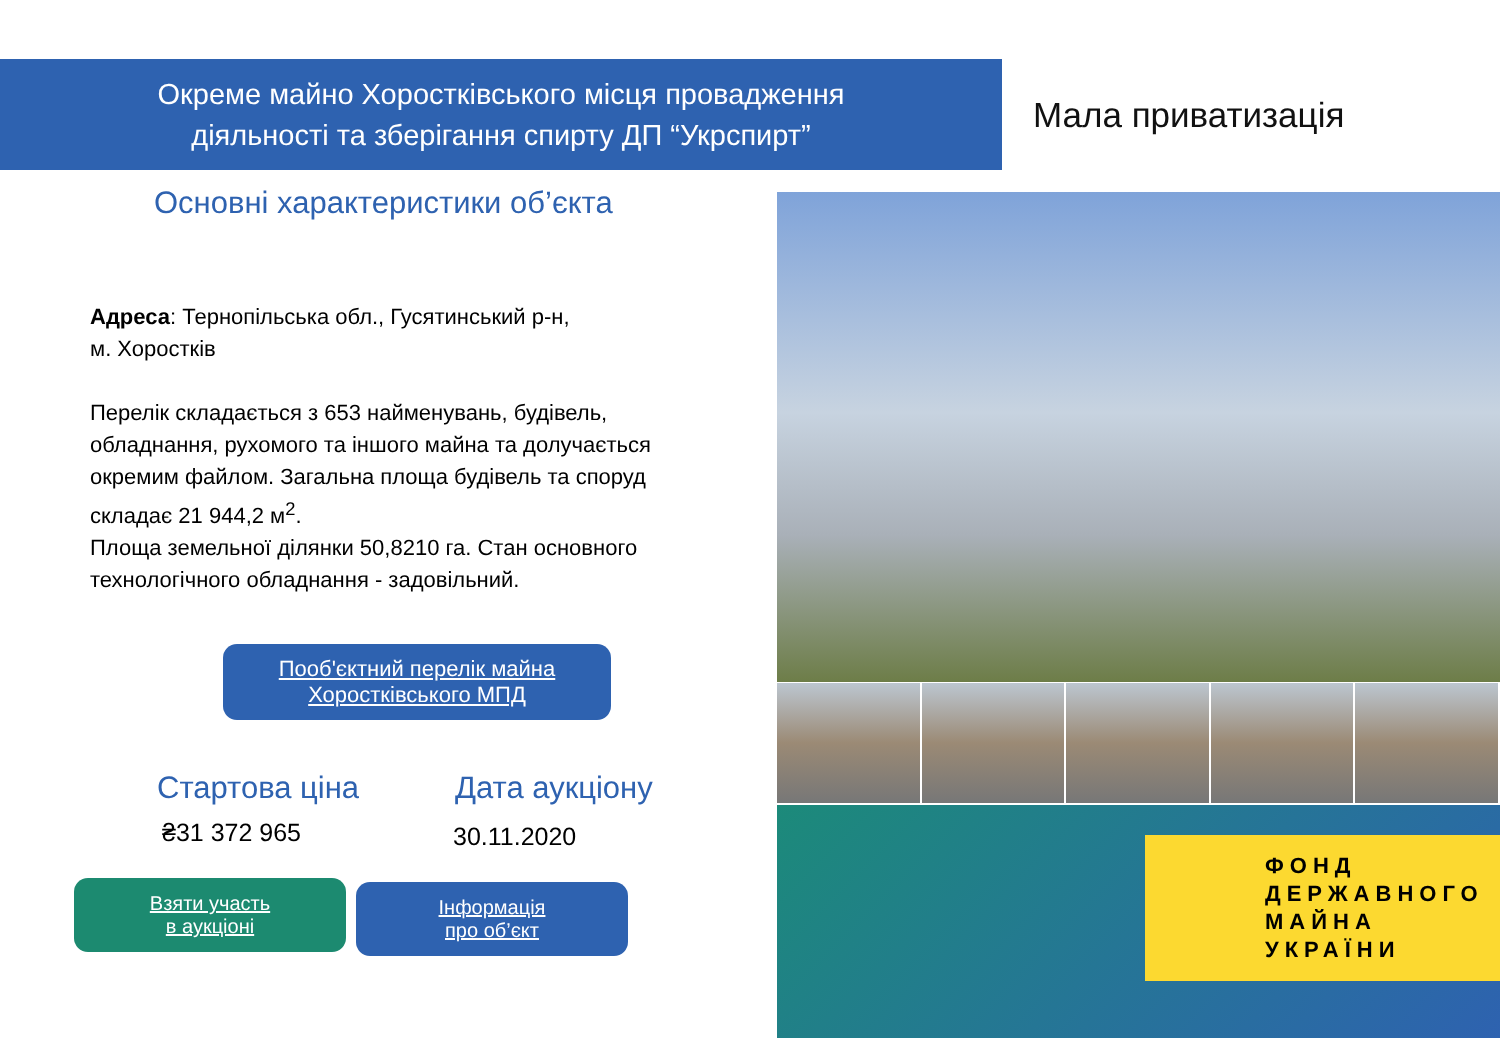Окреме майно Хоростківського місця провадження
діяльності та зберігання спирту ДП “Укрспирт”
Мала приватизація
Основні характеристики об’єкта
Адреса: Тернопільська обл., Гусятинський р-н,
м. Хоростків
Перелік складається з 653 найменувань, будівель, обладнання, рухомого та іншого майна та долучається окремим файлом. Загальна площа будівель та споруд складає 21 944,2 м<sup>2</sup>.
Площа земельної ділянки 50,8210 га. Стан основного технологічного обладнання - задовільний.
Пооб'єктний перелік майна
Хоростківського МПД
Стартова ціна
₴31 372 965
Взяти участь
в аукціоні
Дата аукціону
30.11.2020
Інформація
про об’єкт
ФОНД
ДЕРЖАВНОГО
МАЙНА
УКРАЇНИ